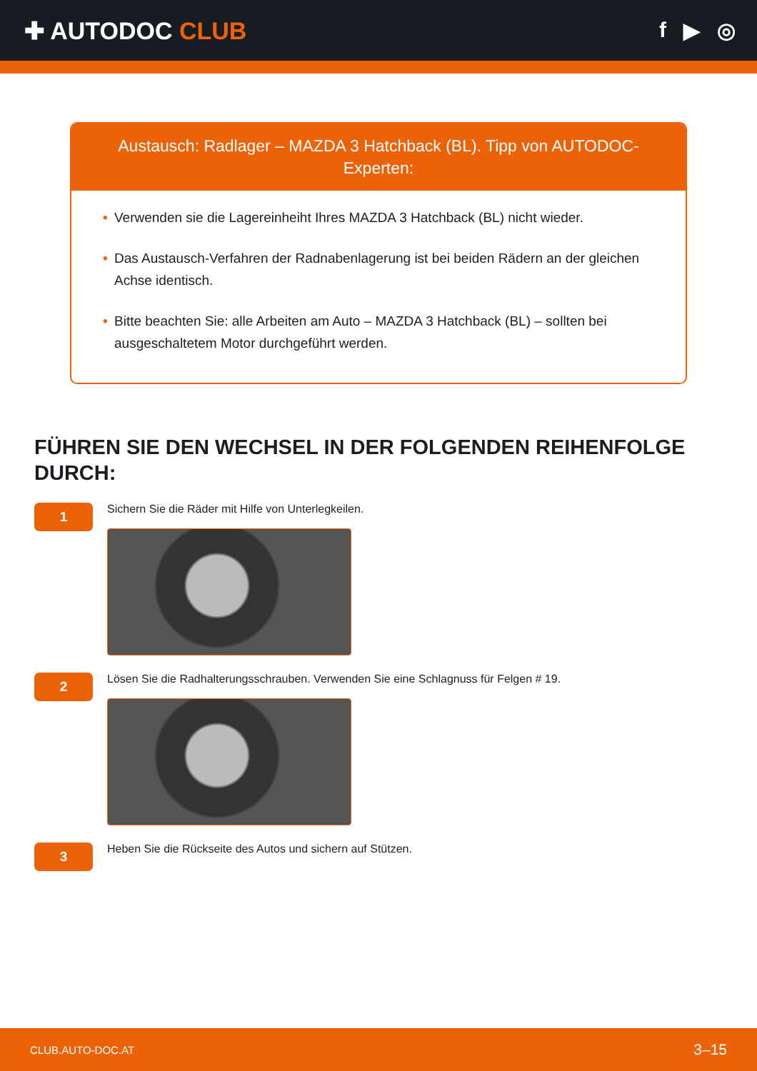✚ AUTODOC CLUB f ▶ ◎
Austausch: Radlager – MAZDA 3 Hatchback (BL). Tipp von AUTODOC-Experten:
• Verwenden sie die Lagereinheiht Ihres MAZDA 3 Hatchback (BL) nicht wieder.
• Das Austausch-Verfahren der Radnabenlagerung ist bei beiden Rädern an der gleichen Achse identisch.
• Bitte beachten Sie: alle Arbeiten am Auto – MAZDA 3 Hatchback (BL) – sollten bei ausgeschaltetem Motor durchgeführt werden.
FÜHREN SIE DEN WECHSEL IN DER FOLGENDEN REIHENFOLGE DURCH:
1
Sichern Sie die Räder mit Hilfe von Unterlegkeilen.
2
Lösen Sie die Radhalterungsschrauben. Verwenden Sie eine Schlagnuss für Felgen # 19.
3
Heben Sie die Rückseite des Autos und sichern auf Stützen.
CLUB.AUTO-DOC.AT 3–15